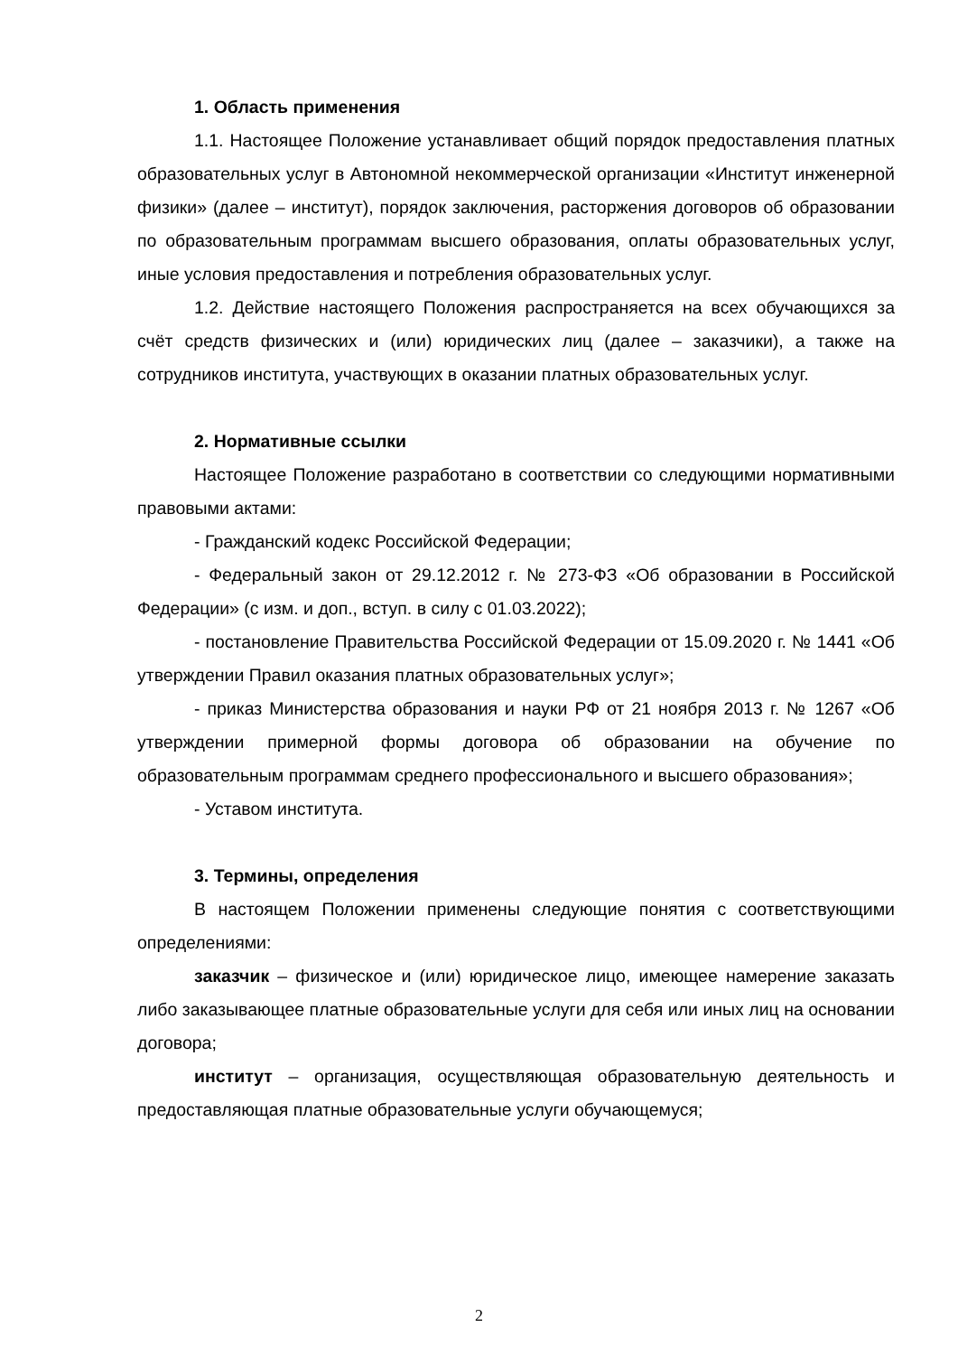1. Область применения
1.1. Настоящее Положение устанавливает общий порядок предоставления платных образовательных услуг в Автономной некоммерческой организации «Институт инженерной физики» (далее – институт), порядок заключения, расторжения договоров об образовании по образовательным программам высшего образования, оплаты образовательных услуг, иные условия предоставления и потребления образовательных услуг.
1.2. Действие настоящего Положения распространяется на всех обучающихся за счёт средств физических и (или) юридических лиц (далее – заказчики), а также на сотрудников института, участвующих в оказании платных образовательных услуг.
2. Нормативные ссылки
Настоящее Положение разработано в соответствии со следующими нормативными правовыми актами:
- Гражданский кодекс Российской Федерации;
- Федеральный закон от 29.12.2012 г. № 273-ФЗ «Об образовании в Российской Федерации» (с изм. и доп., вступ. в силу с 01.03.2022);
- постановление Правительства Российской Федерации от 15.09.2020 г. № 1441 «Об утверждении Правил оказания платных образовательных услуг»;
- приказ Министерства образования и науки РФ от 21 ноября 2013 г. № 1267 «Об утверждении примерной формы договора об образовании на обучение по образовательным программам среднего профессионального и высшего образования»;
- Уставом института.
3. Термины, определения
В настоящем Положении применены следующие понятия с соответствующими определениями:
заказчик – физическое и (или) юридическое лицо, имеющее намерение заказать либо заказывающее платные образовательные услуги для себя или иных лиц на основании договора;
институт – организация, осуществляющая образовательную деятельность и предоставляющая платные образовательные услуги обучающемуся;
2